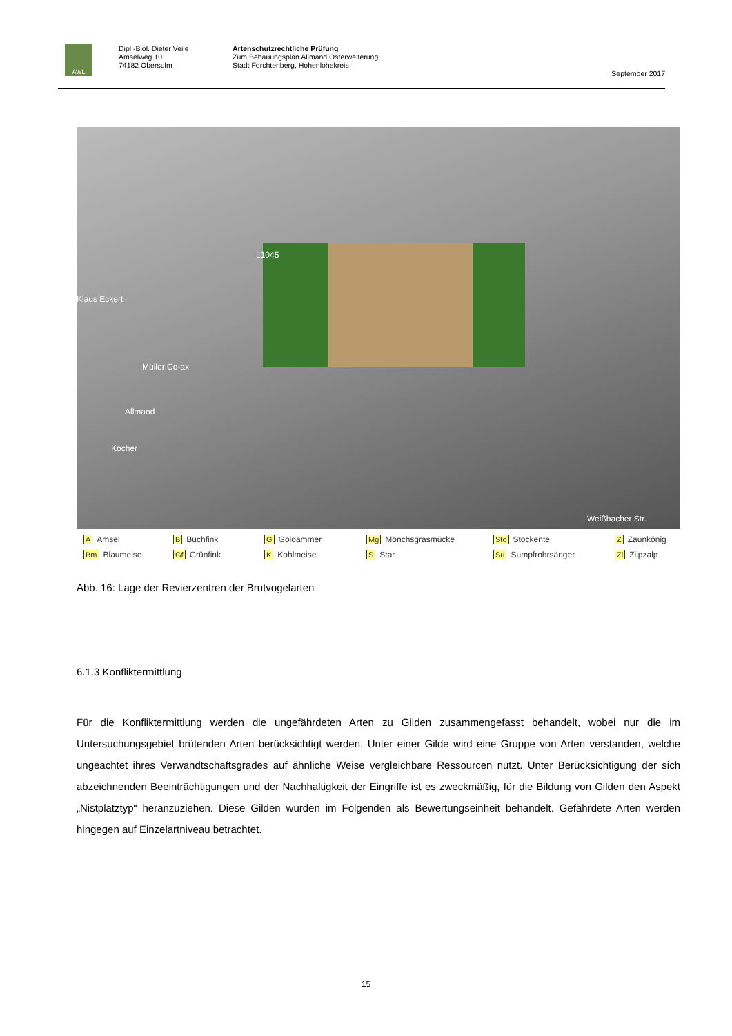AWL
Dipl.-Biol. Dieter Veile
Amselweg 10
74182 Obersulm
Artenschutzrechtliche Prüfung
Zum Bebauungsplan Allmand Osterweiterung
Stadt Forchtenberg, Hohenlohekreis
September 2017
L1045
Klaus Eckert
Müller Co-ax
Allmand
Kocher
Weißbacher Str.
A Amsel B Buchfink G Goldammer Mg Mönchsgrasmücke Sto Stockente Z Zaunkönig Bm Blaumeise Gf Grünfink K Kohlmeise S Star Su Sumpfrohrsänger Zi Zilpzalp
Abb. 16: Lage der Revierzentren der Brutvogelarten
6.1.3 Konfliktermittlung
Für die Konfliktermittlung werden die ungefährdeten Arten zu Gilden zusammengefasst behandelt, wobei nur die im Untersuchungsgebiet brütenden Arten berücksichtigt werden. Unter einer Gilde wird eine Gruppe von Arten verstanden, welche ungeachtet ihres Verwandtschaftsgrades auf ähnliche Weise vergleichbare Ressourcen nutzt. Unter Berücksichtigung der sich abzeichnenden Beeinträchtigungen und der Nachhaltigkeit der Eingriffe ist es zweckmäßig, für die Bildung von Gilden den Aspekt „Nistplatztyp“ heranzuziehen. Diese Gilden wurden im Folgenden als Bewertungseinheit behandelt. Gefährdete Arten werden hingegen auf Einzelartniveau betrachtet.
15